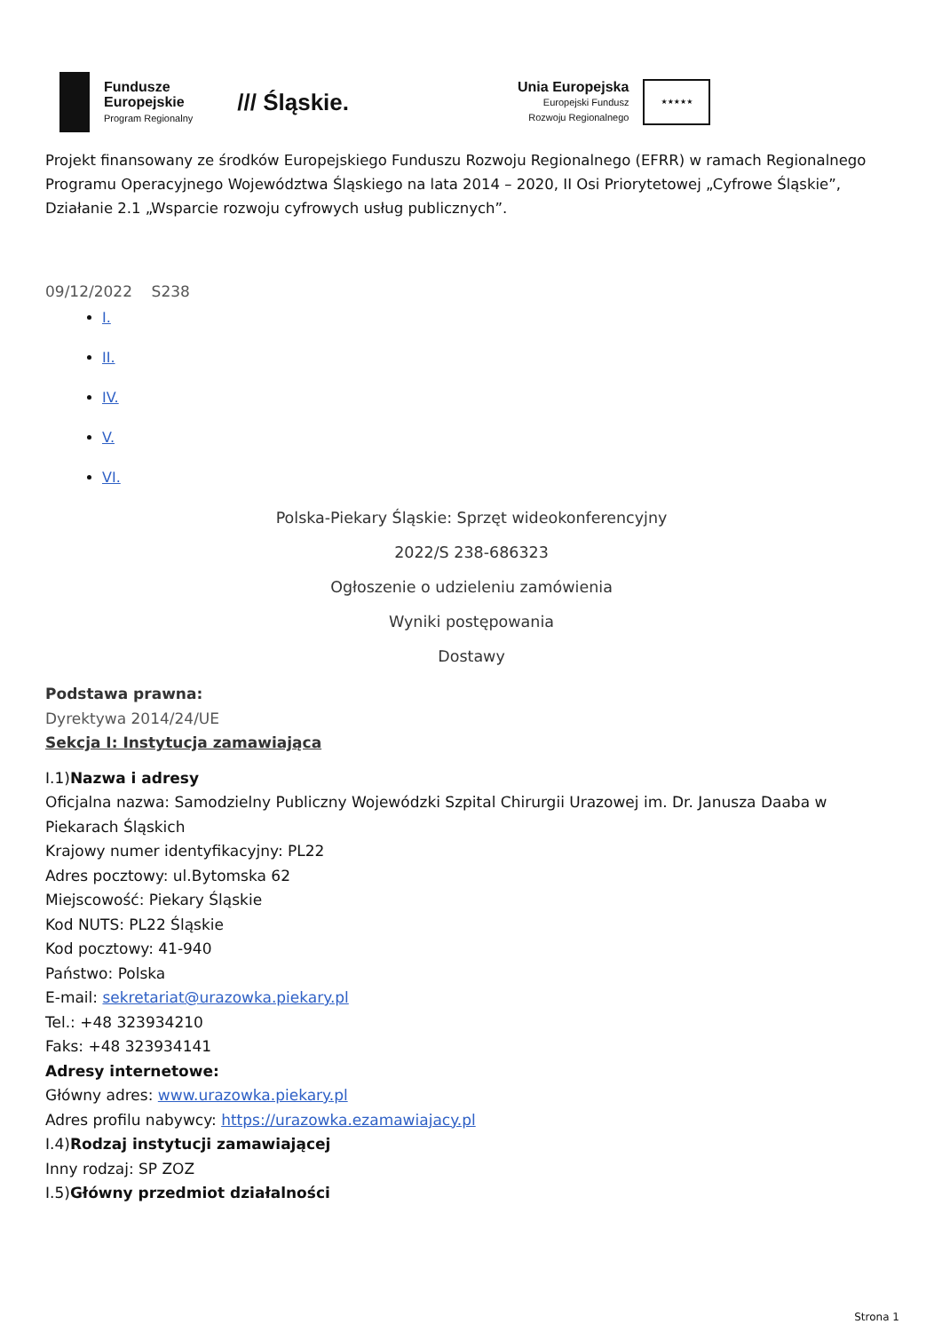Fundusze
Europejskie
Program Regionalny
/// Śląskie.
Unia Europejska
Europejski Fundusz
Rozwoju Regionalnego
★★★★★
Projekt finansowany ze środków Europejskiego Funduszu Rozwoju Regionalnego (EFRR) w ramach Regionalnego Programu Operacyjnego Województwa Śląskiego na lata 2014 – 2020, II Osi Priorytetowej „Cyfrowe Śląskie”, Działanie 2.1 „Wsparcie rozwoju cyfrowych usług publicznych”.
09/12/2022 S238
I.
II.
IV.
V.
VI.
Polska-Piekary Śląskie: Sprzęt wideokonferencyjny
2022/S 238-686323
Ogłoszenie o udzieleniu zamówienia
Wyniki postępowania
Dostawy
Podstawa prawna:
Dyrektywa 2014/24/UE
Sekcja I: Instytucja zamawiająca
I.1)Nazwa i adresy
Oficjalna nazwa: Samodzielny Publiczny Wojewódzki Szpital Chirurgii Urazowej im. Dr. Janusza Daaba w Piekarach Śląskich
Krajowy numer identyfikacyjny: PL22
Adres pocztowy: ul.Bytomska 62
Miejscowość: Piekary Śląskie
Kod NUTS: PL22 Śląskie
Kod pocztowy: 41-940
Państwo: Polska
E-mail: sekretariat@urazowka.piekary.pl
Tel.: +48 323934210
Faks: +48 323934141
Adresy internetowe:
Główny adres: www.urazowka.piekary.pl
Adres profilu nabywcy: https://urazowka.ezamawiajacy.pl
I.4)Rodzaj instytucji zamawiającej
Inny rodzaj: SP ZOZ
I.5)Główny przedmiot działalności
Strona 1